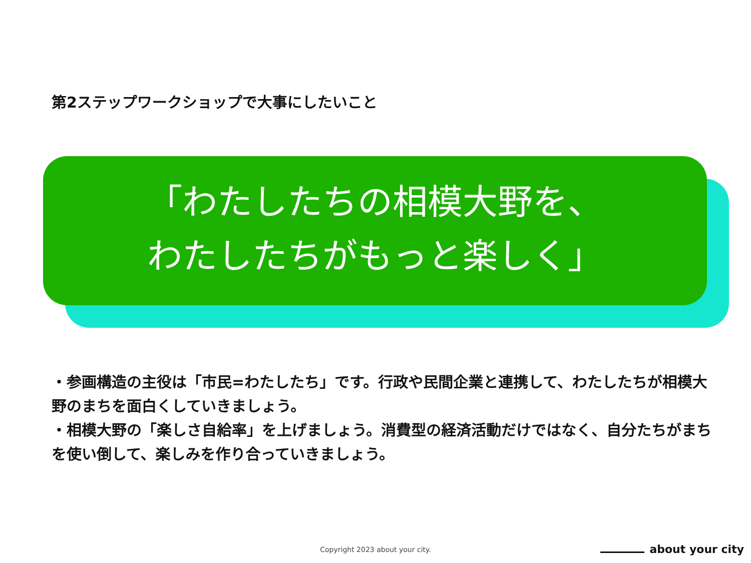第2ステップワークショップで大事にしたいこと
「わたしたちの相模大野を、
わたしたちがもっと楽しく」
・参画構造の主役は「市民=わたしたち」です。行政や民間企業と連携して、わたしたちが相模大野のまちを面白くしていきましょう。
・相模大野の「楽しさ自給率」を上げましょう。消費型の経済活動だけではなく、自分たちがまちを使い倒して、楽しみを作り合っていきましょう。
Copyright 2023 about your city. about your city